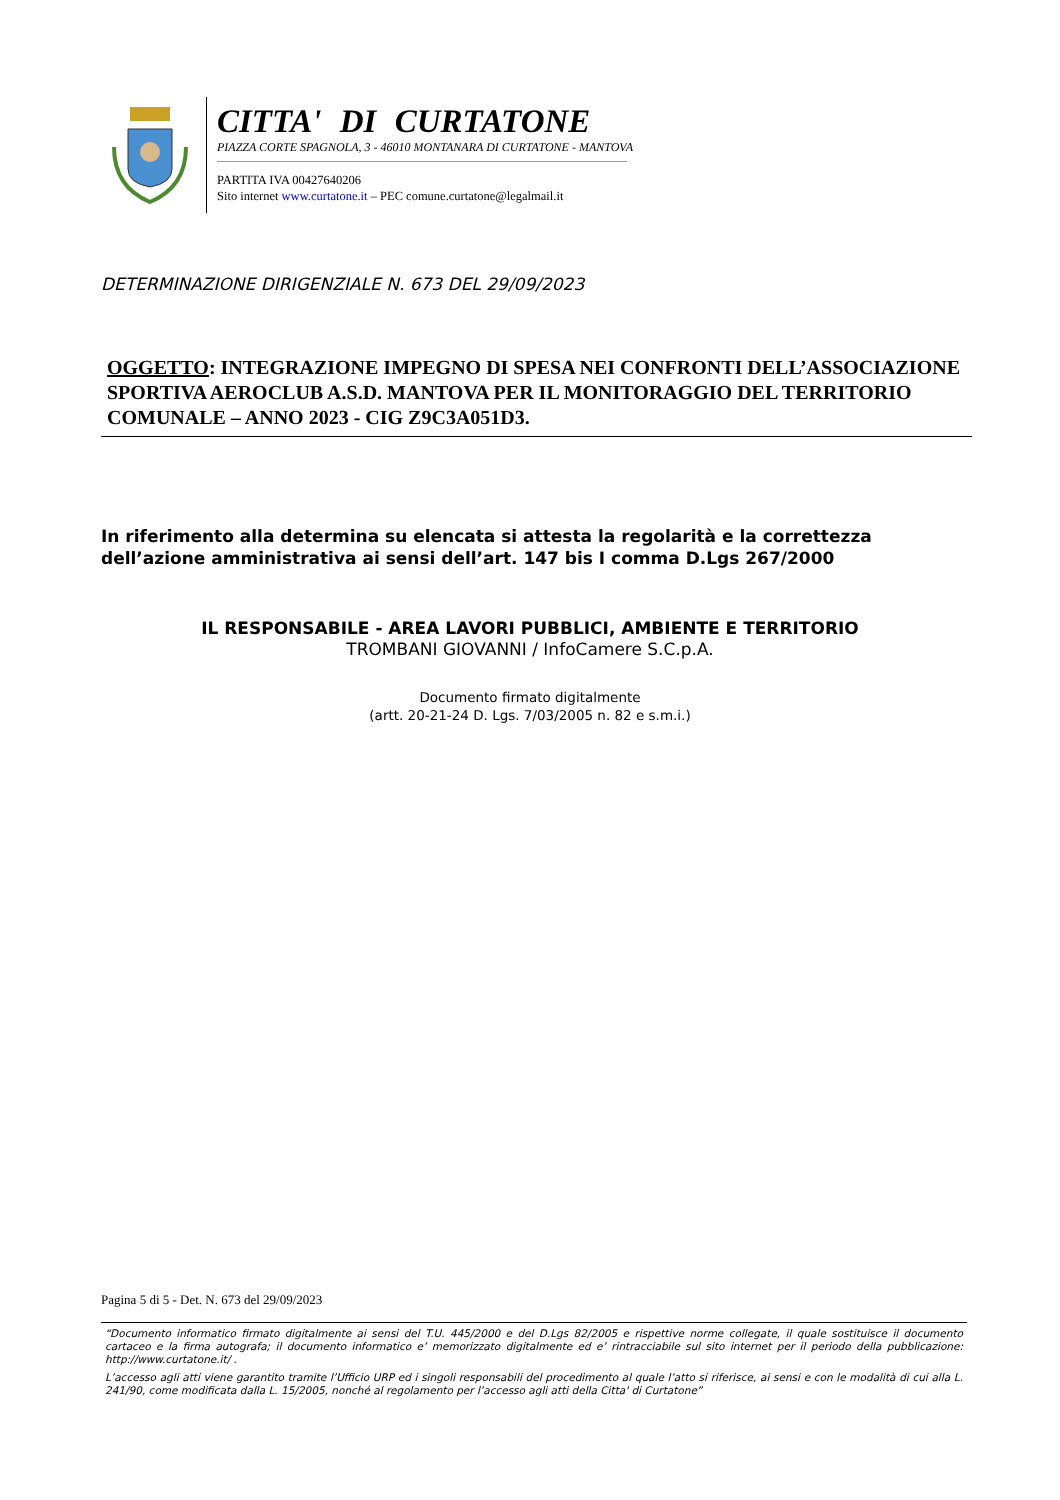CITTA' DI CURTATONE
PIAZZA CORTE SPAGNOLA, 3 - 46010 MONTANARA DI CURTATONE - MANTOVA
PARTITA IVA 00427640206
Sito internet www.curtatone.it – PEC comune.curtatone@legalmail.it
DETERMINAZIONE DIRIGENZIALE N. 673 DEL 29/09/2023
OGGETTO: INTEGRAZIONE IMPEGNO DI SPESA NEI CONFRONTI DELL’ASSOCIAZIONE SPORTIVA AEROCLUB A.S.D. MANTOVA PER IL MONITORAGGIO DEL TERRITORIO COMUNALE – ANNO 2023 - CIG Z9C3A051D3.
In riferimento alla determina su elencata si attesta la regolarità e la correttezza
dell’azione amministrativa ai sensi dell’art. 147 bis I comma D.Lgs 267/2000
IL RESPONSABILE - AREA LAVORI PUBBLICI, AMBIENTE E TERRITORIO
TROMBANI GIOVANNI / InfoCamere S.C.p.A.
Documento firmato digitalmente
(artt. 20-21-24 D. Lgs. 7/03/2005 n. 82 e s.m.i.)
Pagina 5 di 5 - Det. N. 673 del 29/09/2023
“Documento informatico firmato digitalmente ai sensi del T.U. 445/2000 e del D.Lgs 82/2005 e rispettive norme collegate, il quale sostituisce il documento cartaceo e la firma autografa; il documento informatico e’ memorizzato digitalmente ed e’ rintracciabile sul sito internet per il periodo della pubblicazione: http://www.curtatone.it/ .
L’accesso agli atti viene garantito tramite l’Ufficio URP ed i singoli responsabili del procedimento al quale l’atto si riferisce, ai sensi e con le modalità di cui alla L. 241/90, come modificata dalla L. 15/2005, nonché al regolamento per l’accesso agli atti della Citta' di Curtatone”